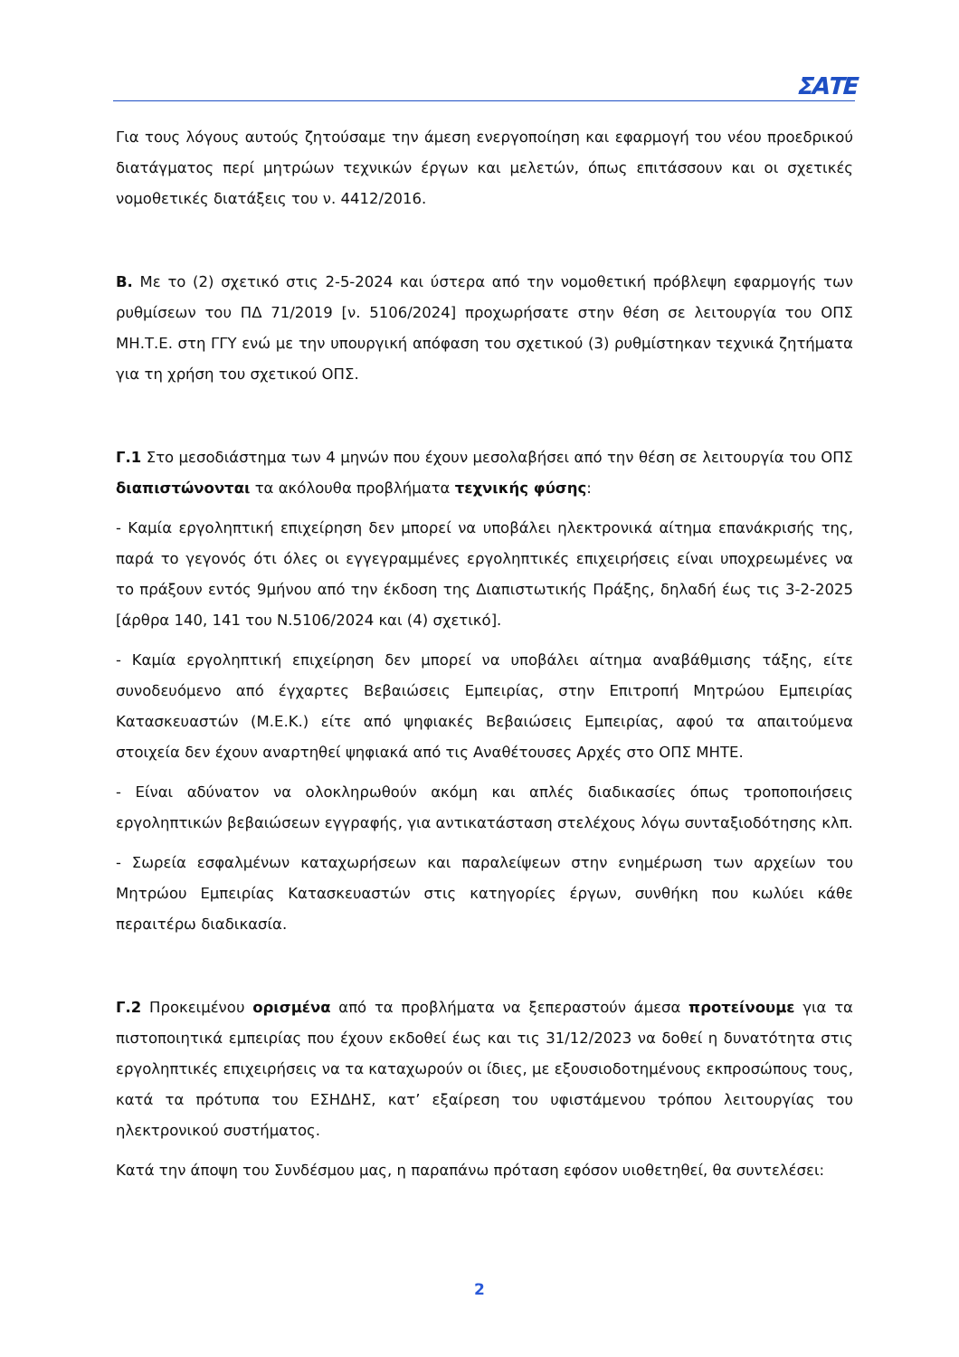ΣΑΤΕ
Για τους λόγους αυτούς ζητούσαμε την άμεση ενεργοποίηση και εφαρμογή του νέου προεδρικού διατάγματος περί μητρώων τεχνικών έργων και μελετών, όπως επιτάσσουν και οι σχετικές νομοθετικές διατάξεις του ν. 4412/2016.
Β. Με το (2) σχετικό στις 2-5-2024 και ύστερα από την νομοθετική πρόβλεψη εφαρμογής των ρυθμίσεων του ΠΔ 71/2019 [ν. 5106/2024] προχωρήσατε στην θέση σε λειτουργία του ΟΠΣ ΜΗ.Τ.Ε. στη ΓΓΥ ενώ με την υπουργική απόφαση του σχετικού (3) ρυθμίστηκαν τεχνικά ζητήματα για τη χρήση του σχετικού ΟΠΣ.
Γ.1 Στο μεσοδιάστημα των 4 μηνών που έχουν μεσολαβήσει από την θέση σε λειτουργία του ΟΠΣ διαπιστώνονται τα ακόλουθα προβλήματα τεχνικής φύσης:
- Καμία εργοληπτική επιχείρηση δεν μπορεί να υποβάλει ηλεκτρονικά αίτημα επανάκρισής της, παρά το γεγονός ότι όλες οι εγγεγραμμένες εργοληπτικές επιχειρήσεις είναι υποχρεωμένες να το πράξουν εντός 9μήνου από την έκδοση της Διαπιστωτικής Πράξης, δηλαδή έως τις 3-2-2025 [άρθρα 140, 141 του Ν.5106/2024 και (4) σχετικό].
- Καμία εργοληπτική επιχείρηση δεν μπορεί να υποβάλει αίτημα αναβάθμισης τάξης, είτε συνοδευόμενο από έγχαρτες Βεβαιώσεις Εμπειρίας, στην Επιτροπή Μητρώου Εμπειρίας Κατασκευαστών (Μ.Ε.Κ.) είτε από ψηφιακές Βεβαιώσεις Εμπειρίας, αφού τα απαιτούμενα στοιχεία δεν έχουν αναρτηθεί ψηφιακά από τις Αναθέτουσες Αρχές στο ΟΠΣ ΜΗΤΕ.
- Είναι αδύνατον να ολοκληρωθούν ακόμη και απλές διαδικασίες όπως τροποποιήσεις εργοληπτικών βεβαιώσεων εγγραφής, για αντικατάσταση στελέχους λόγω συνταξιοδότησης κλπ.
- Σωρεία εσφαλμένων καταχωρήσεων και παραλείψεων στην ενημέρωση των αρχείων του Μητρώου Εμπειρίας Κατασκευαστών στις κατηγορίες έργων, συνθήκη που κωλύει κάθε περαιτέρω διαδικασία.
Γ.2 Προκειμένου ορισμένα από τα προβλήματα να ξεπεραστούν άμεσα προτείνουμε για τα πιστοποιητικά εμπειρίας που έχουν εκδοθεί έως και τις 31/12/2023 να δοθεί η δυνατότητα στις εργοληπτικές επιχειρήσεις να τα καταχωρούν οι ίδιες, με εξουσιοδοτημένους εκπροσώπους τους, κατά τα πρότυπα του ΕΣΗΔΗΣ, κατ’ εξαίρεση του υφιστάμενου τρόπου λειτουργίας του ηλεκτρονικού συστήματος.
Κατά την άποψη του Συνδέσμου μας, η παραπάνω πρόταση εφόσον υιοθετηθεί, θα συντελέσει:
2